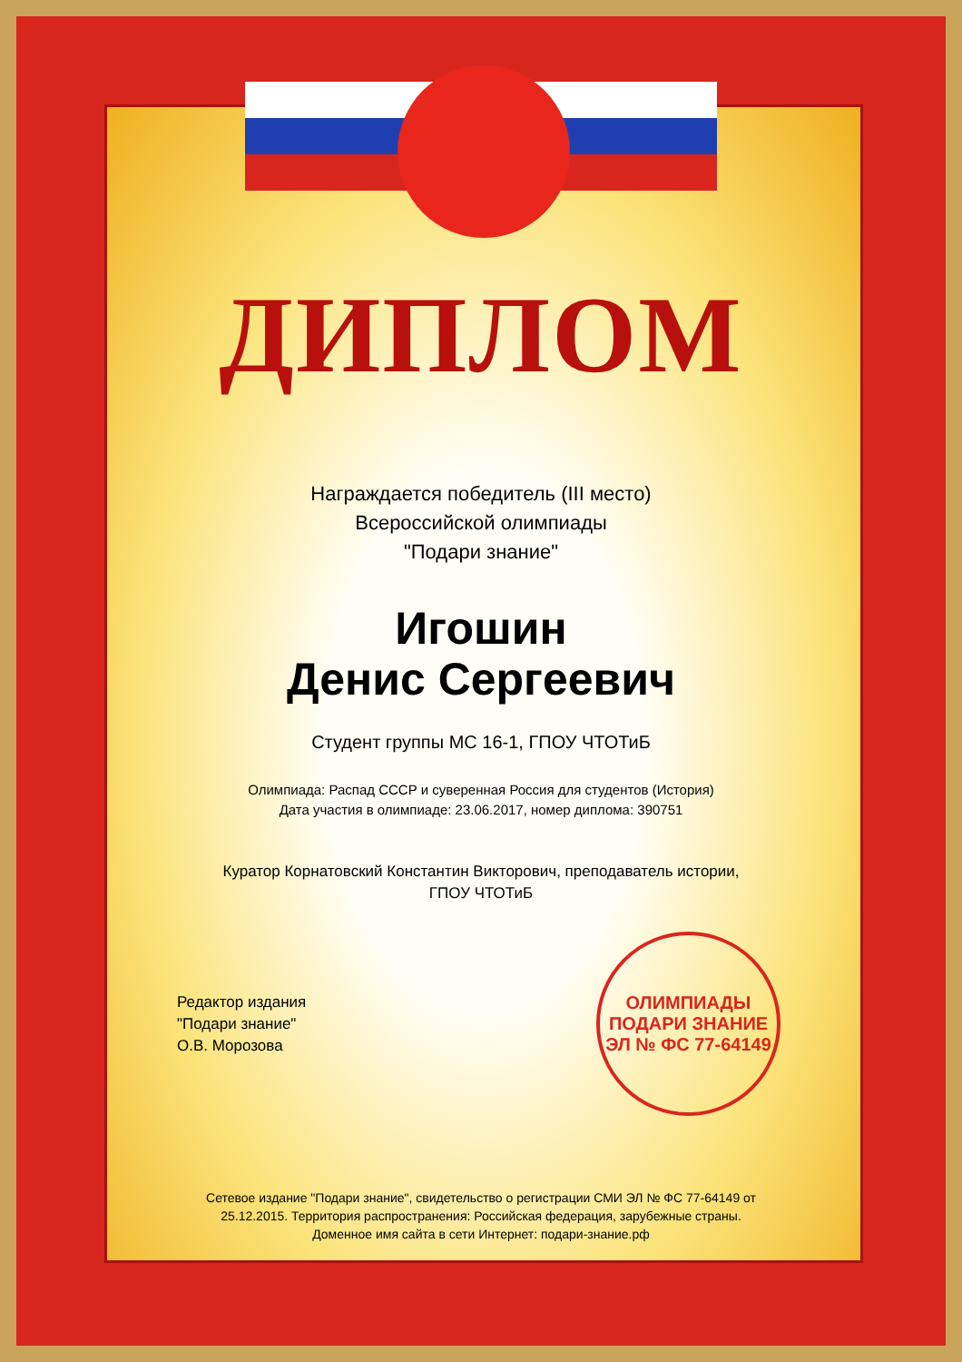ДИПЛОМ
Награждается победитель (III место)
Всероссийской олимпиады
"Подари знание"
Игошин
Денис Сергеевич
Студент группы МС 16-1, ГПОУ ЧТОТиБ
Олимпиада: Распад СССР и суверенная Россия для студентов (История)
Дата участия в олимпиаде: 23.06.2017, номер диплома: 390751
Куратор Корнатовский Константин Викторович, преподаватель истории,
ГПОУ ЧТОТиБ
Редактор издания
"Подари знание"
О.В. Морозова
ОЛИМПИАДЫ
ПОДАРИ ЗНАНИЕ
ЭЛ № ФС 77-64149
Сетевое издание "Подари знание", свидетельство о регистрации СМИ ЭЛ № ФС 77-64149 от
25.12.2015. Территория распространения: Российская федерация, зарубежные страны.
Доменное имя сайта в сети Интернет: подари-знание.рф